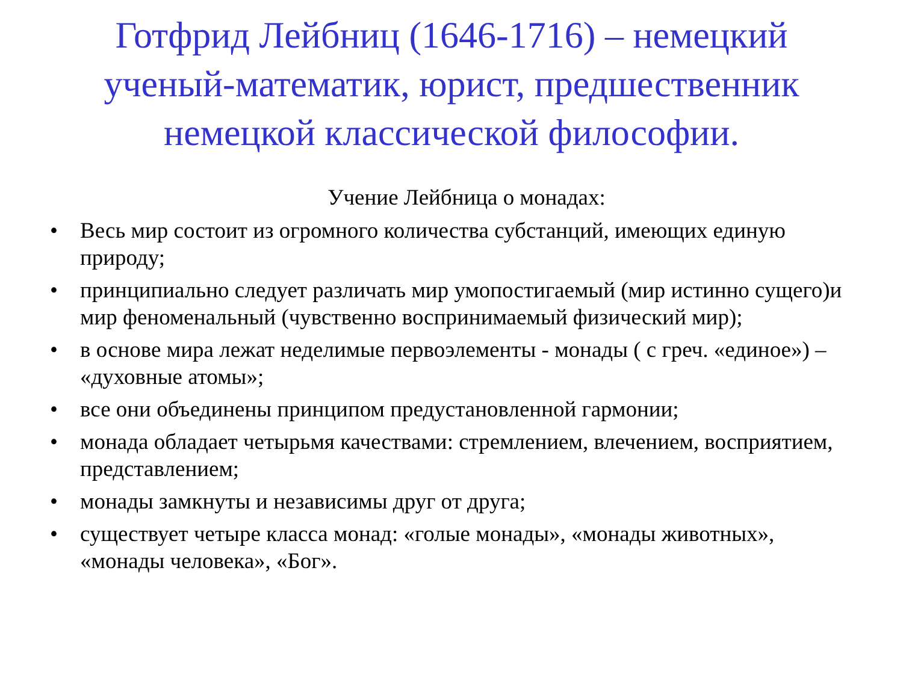Готфрид Лейбниц (1646-1716) – немецкий
ученый-математик, юрист, предшественник
немецкой классической философии.
Учение Лейбница о монадах:
• Весь мир состоит из огромного количества субстанций, имеющих единую природу;
• принципиально следует различать мир умопостигаемый (мир истинно сущего)и мир феноменальный (чувственно воспринимаемый физический мир);
• в основе мира лежат неделимые первоэлементы - монады ( с греч. «единое») – «духовные атомы»;
• все они объединены принципом предустановленной гармонии;
• монада обладает четырьмя качествами: стремлением, влечением, восприятием, представлением;
• монады замкнуты и независимы друг от друга;
• существует четыре класса монад: «голые монады», «монады животных», «монады человека», «Бог».